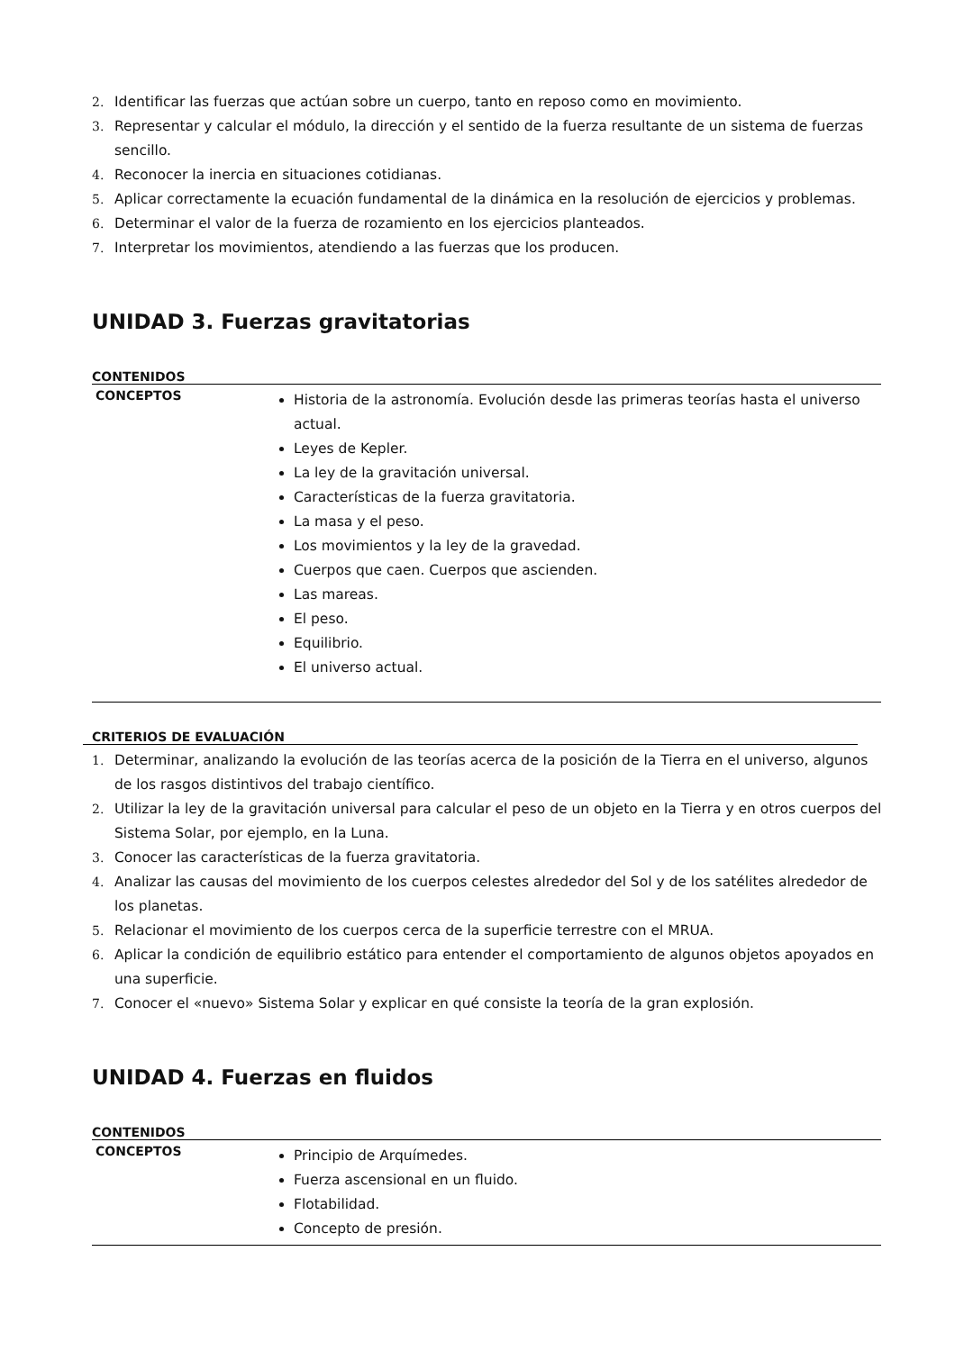2. Identificar las fuerzas que actúan sobre un cuerpo, tanto en reposo como en movimiento.
3. Representar y calcular el módulo, la dirección y el sentido de la fuerza resultante de un sistema de fuerzas sencillo.
4. Reconocer la inercia en situaciones cotidianas.
5. Aplicar correctamente la ecuación fundamental de la dinámica en la resolución de ejercicios y problemas.
6. Determinar el valor de la fuerza de rozamiento en los ejercicios planteados.
7. Interpretar los movimientos, atendiendo a las fuerzas que los producen.
UNIDAD 3. Fuerzas gravitatorias
CONTENIDOS
| CONCEPTOS | Historia de la astronomía. Evolución desde las primeras teorías hasta el universo actual. Leyes de Kepler. La ley de la gravitación universal. Características de la fuerza gravitatoria. La masa y el peso. Los movimientos y la ley de la gravedad. Cuerpos que caen. Cuerpos que ascienden. Las mareas. El peso. Equilibrio. El universo actual. |
CRITERIOS DE EVALUACIÓN
1. Determinar, analizando la evolución de las teorías acerca de la posición de la Tierra en el universo, algunos de los rasgos distintivos del trabajo científico.
2. Utilizar la ley de la gravitación universal para calcular el peso de un objeto en la Tierra y en otros cuerpos del Sistema Solar, por ejemplo, en la Luna.
3. Conocer las características de la fuerza gravitatoria.
4. Analizar las causas del movimiento de los cuerpos celestes alrededor del Sol y de los satélites alrededor de los planetas.
5. Relacionar el movimiento de los cuerpos cerca de la superficie terrestre con el MRUA.
6. Aplicar la condición de equilibrio estático para entender el comportamiento de algunos objetos apoyados en una superficie.
7. Conocer el «nuevo» Sistema Solar y explicar en qué consiste la teoría de la gran explosión.
UNIDAD 4. Fuerzas en fluidos
CONTENIDOS
| CONCEPTOS | Principio de Arquímedes. Fuerza ascensional en un fluido. Flotabilidad. Concepto de presión. |